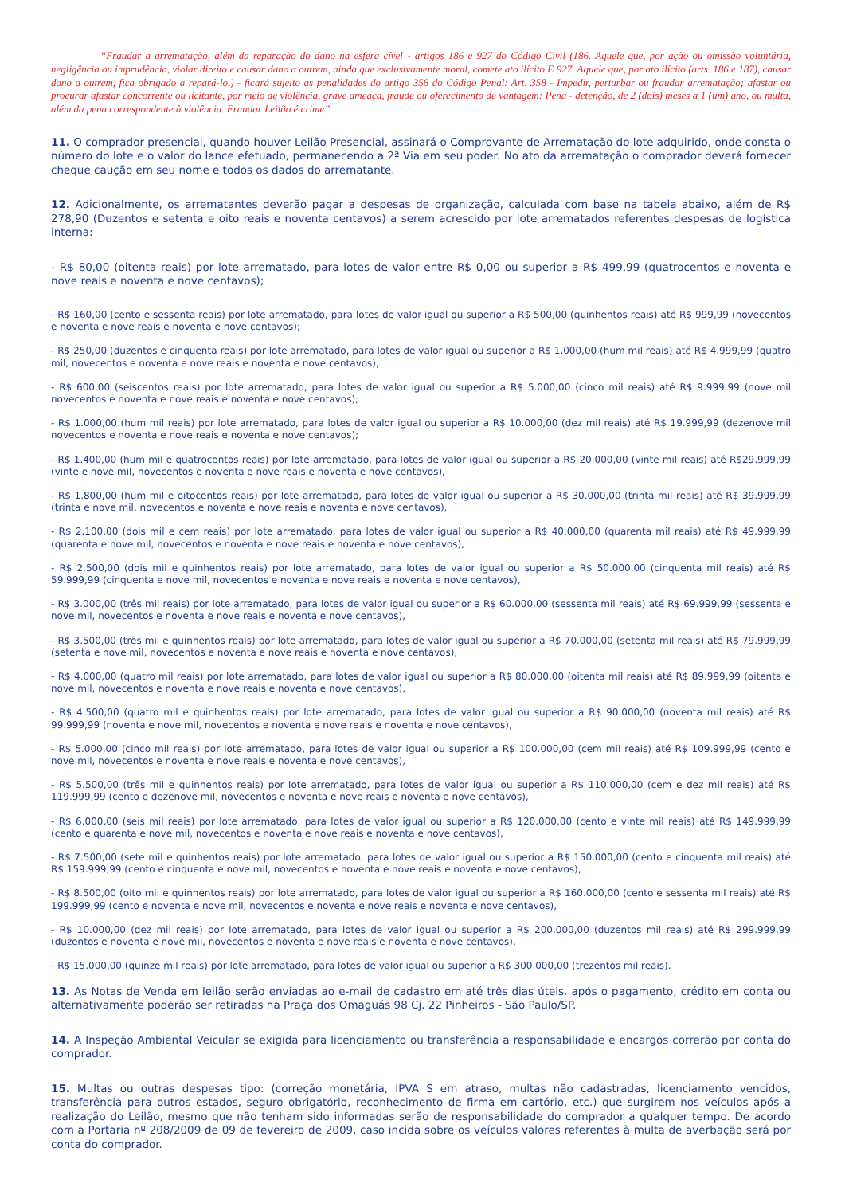“Fraudar a arrematação, além da reparação do dano na esfera cível - artigos 186 e 927 do Código Civil (186. Aquele que, por ação ou omissão voluntária, negligência ou imprudência, violar direito e causar dano a outrem, ainda que exclusivamente moral, comete ato ilícito E 927. Aquele que, por ato ilícito (arts. 186 e 187), causar dano a outrem, fica obrigado a repará-lo.) - ficará sujeito as penalidades do artigo 358 do Código Penal: Art. 358 - Impedir, perturbar ou fraudar arrematação; afastar ou procurar afastar concorrente ou licitante, por meio de violência, grave ameaça, fraude ou oferecimento de vantagem: Pena - detenção, de 2 (dois) meses a 1 (um) ano, ou multa, além da pena correspondente à violência. Fraudar Leilão é crime”.
11. O comprador presencial, quando houver Leilão Presencial, assinará o Comprovante de Arrematação do lote adquirido, onde consta o número do lote e o valor do lance efetuado, permanecendo a 2ª Via em seu poder. No ato da arrematação o comprador deverá fornecer cheque caução em seu nome e todos os dados do arrematante.
12. Adicionalmente, os arrematantes deverão pagar a despesas de organização, calculada com base na tabela abaixo, além de R$ 278,90 (Duzentos e setenta e oito reais e noventa centavos) a serem acrescido por lote arrematados referentes despesas de logística interna:
- R$ 80,00 (oitenta reais) por lote arrematado, para lotes de valor entre R$ 0,00 ou superior a R$ 499,99 (quatrocentos e noventa e nove reais e noventa e nove centavos);
- R$ 160,00 (cento e sessenta reais) por lote arrematado, para lotes de valor igual ou superior a R$ 500,00 (quinhentos reais) até R$ 999,99 (novecentos e noventa e nove reais e noventa e nove centavos);
- R$ 250,00 (duzentos e cinquenta reais) por lote arrematado, para lotes de valor igual ou superior a R$ 1.000,00 (hum mil reais) até R$ 4.999,99 (quatro mil, novecentos e noventa e nove reais e noventa e nove centavos);
- R$ 600,00 (seiscentos reais) por lote arrematado, para lotes de valor igual ou superior a R$ 5.000,00 (cinco mil reais) até R$ 9.999,99 (nove mil novecentos e noventa e nove reais e noventa e nove centavos);
- R$ 1.000,00 (hum mil reais) por lote arrematado, para lotes de valor igual ou superior a R$ 10.000,00 (dez mil reais) até R$ 19.999,99 (dezenove mil novecentos e noventa e nove reais e noventa e nove centavos);
- R$ 1.400,00 (hum mil e quatrocentos reais) por lote arrematado, para lotes de valor igual ou superior a R$ 20.000,00 (vinte mil reais) até R$29.999,99 (vinte e nove mil, novecentos e noventa e nove reais e noventa e nove centavos),
- R$ 1.800,00 (hum mil e oitocentos reais) por lote arrematado, para lotes de valor igual ou superior a R$ 30.000,00 (trinta mil reais) até R$ 39.999,99 (trinta e nove mil, novecentos e noventa e nove reais e noventa e nove centavos),
- R$ 2.100,00 (dois mil e cem reais) por lote arrematado, para lotes de valor igual ou superior a R$ 40.000,00 (quarenta mil reais) até R$ 49.999,99 (quarenta e nove mil, novecentos e noventa e nove reais e noventa e nove centavos),
- R$ 2.500,00 (dois mil e quinhentos reais) por lote arrematado, para lotes de valor igual ou superior a R$ 50.000,00 (cinquenta mil reais) até R$ 59.999,99 (cinquenta e nove mil, novecentos e noventa e nove reais e noventa e nove centavos),
- R$ 3.000,00 (três mil reais) por lote arrematado, para lotes de valor igual ou superior a R$ 60.000,00 (sessenta mil reais) até R$ 69.999,99 (sessenta e nove mil, novecentos e noventa e nove reais e noventa e nove centavos),
- R$ 3.500,00 (três mil e quinhentos reais) por lote arrematado, para lotes de valor igual ou superior a R$ 70.000,00 (setenta mil reais) até R$ 79.999,99 (setenta e nove mil, novecentos e noventa e nove reais e noventa e nove centavos),
- R$ 4.000,00 (quatro mil reais) por lote arrematado, para lotes de valor igual ou superior a R$ 80.000,00 (oitenta mil reais) até R$ 89.999,99 (oitenta e nove mil, novecentos e noventa e nove reais e noventa e nove centavos),
- R$ 4.500,00 (quatro mil e quinhentos reais) por lote arrematado, para lotes de valor igual ou superior a R$ 90.000,00 (noventa mil reais) até R$ 99.999,99 (noventa e nove mil, novecentos e noventa e nove reais e noventa e nove centavos),
- R$ 5.000,00 (cinco mil reais) por lote arrematado, para lotes de valor igual ou superior a R$ 100.000,00 (cem mil reais) até R$ 109.999,99 (cento e nove mil, novecentos e noventa e nove reais e noventa e nove centavos),
- R$ 5.500,00 (três mil e quinhentos reais) por lote arrematado, para lotes de valor igual ou superior a R$ 110.000,00 (cem e dez mil reais) até R$ 119.999,99 (cento e dezenove mil, novecentos e noventa e nove reais e noventa e nove centavos),
- R$ 6.000,00 (seis mil reais) por lote arrematado, para lotes de valor igual ou superior a R$ 120.000,00 (cento e vinte mil reais) até R$ 149.999,99 (cento e quarenta e nove mil, novecentos e noventa e nove reais e noventa e nove centavos),
- R$ 7.500,00 (sete mil e quinhentos reais) por lote arrematado, para lotes de valor igual ou superior a R$ 150.000,00 (cento e cinquenta mil reais) até R$ 159.999,99 (cento e cinquenta e nove mil, novecentos e noventa e nove reais e noventa e nove centavos),
- R$ 8.500,00 (oito mil e quinhentos reais) por lote arrematado, para lotes de valor igual ou superior a R$ 160.000,00 (cento e sessenta mil reais) até R$ 199.999,99 (cento e noventa e nove mil, novecentos e noventa e nove reais e noventa e nove centavos),
- R$ 10.000,00 (dez mil reais) por lote arrematado, para lotes de valor igual ou superior a R$ 200.000,00 (duzentos mil reais) até R$ 299.999,99 (duzentos e noventa e nove mil, novecentos e noventa e nove reais e noventa e nove centavos),
- R$ 15.000,00 (quinze mil reais) por lote arrematado, para lotes de valor igual ou superior a R$ 300.000,00 (trezentos mil reais).
13. As Notas de Venda em leilão serão enviadas ao e-mail de cadastro em até três dias úteis. após o pagamento, crédito em conta ou alternativamente poderão ser retiradas na Praça dos Omaguás 98 Cj. 22 Pinheiros - São Paulo/SP.
14. A Inspeção Ambiental Veicular se exigida para licenciamento ou transferência a responsabilidade e encargos correrão por conta do comprador.
15. Multas ou outras despesas tipo: (correção monetária, IPVA S em atraso, multas não cadastradas, licenciamento vencidos, transferência para outros estados, seguro obrigatório, reconhecimento de firma em cartório, etc.) que surgirem nos veículos após a realização do Leilão, mesmo que não tenham sido informadas serão de responsabilidade do comprador a qualquer tempo. De acordo com a Portaria nº 208/2009 de 09 de fevereiro de 2009, caso incida sobre os veículos valores referentes à multa de averbação será por conta do comprador.